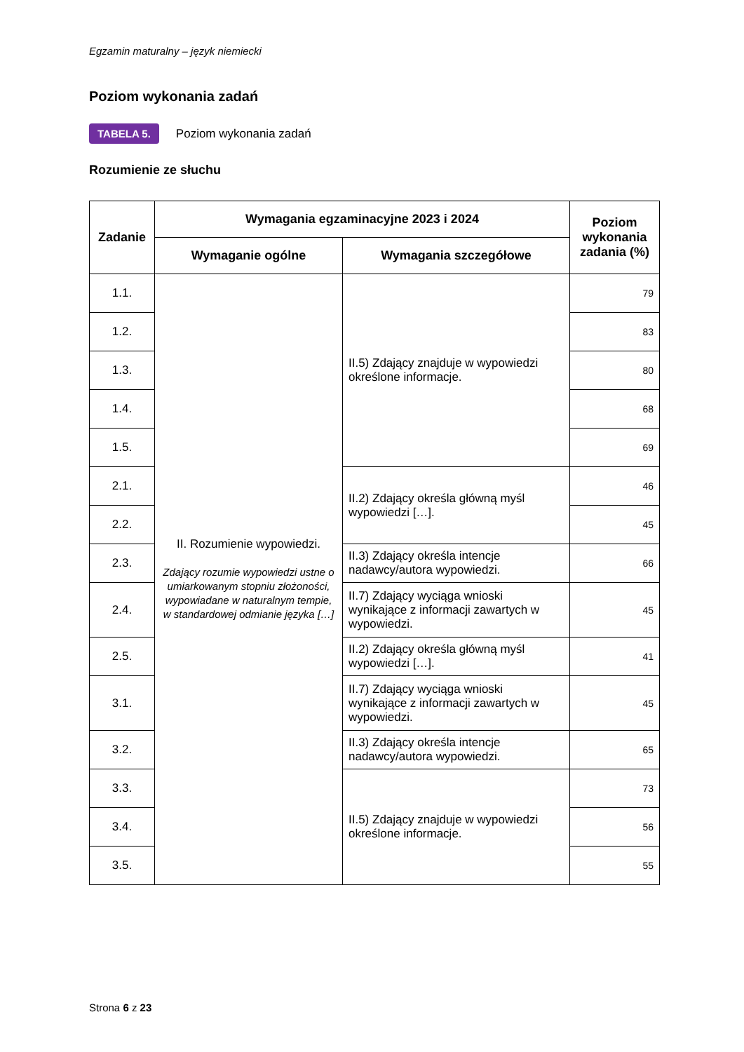Egzamin maturalny – język niemiecki
Poziom wykonania zadań
TABELA 5. Poziom wykonania zadań
Rozumienie ze słuchu
| Zadanie | Wymagania egzaminacyjne 2023 i 2024 | | Poziom wykonania zadania (%) |
| --- | --- | --- | --- |
| | Wymaganie ogólne | Wymagania szczegółowe | |
| 1.1. | II. Rozumienie wypowiedzi. Zdający rozumie wypowiedzi ustne o umiarkowanym stopniu złożoności, wypowiadane w naturalnym tempie, w standardowej odmianie języka […] | II.5) Zdający znajduje w wypowiedzi określone informacje. | 79 |
| 1.2. | | | 83 |
| 1.3. | | | 80 |
| 1.4. | | | 68 |
| 1.5. | | | 69 |
| 2.1. | | II.2) Zdający określa główną myśl wypowiedzi […]. | 46 |
| 2.2. | | | 45 |
| 2.3. | | II.3) Zdający określa intencje nadawcy/autora wypowiedzi. | 66 |
| 2.4. | | II.7) Zdający wyciąga wnioski wynikające z informacji zawartych w wypowiedzi. | 45 |
| 2.5. | | II.2) Zdający określa główną myśl wypowiedzi […]. | 41 |
| 3.1. | | II.7) Zdający wyciąga wnioski wynikające z informacji zawartych w wypowiedzi. | 45 |
| 3.2. | | II.3) Zdający określa intencje nadawcy/autora wypowiedzi. | 65 |
| 3.3. | | II.5) Zdający znajduje w wypowiedzi określone informacje. | 73 |
| 3.4. | | | 56 |
| 3.5. | | | 55 |
Strona 6 z 23